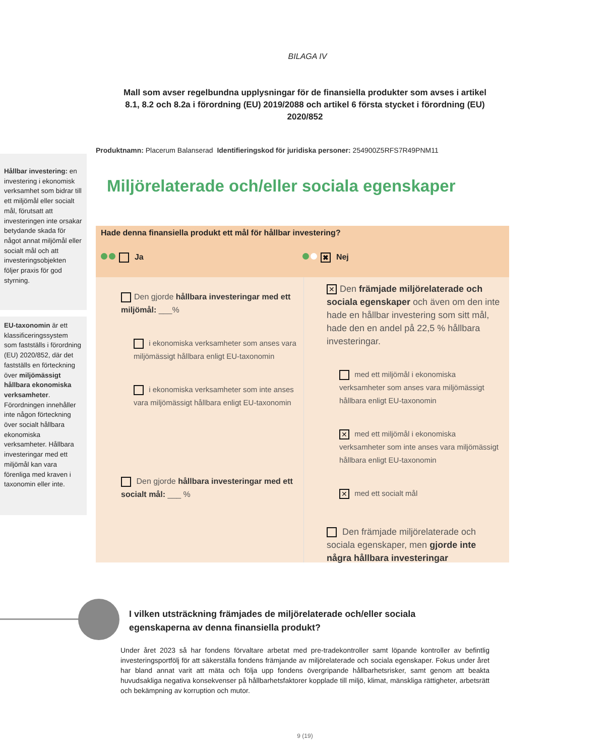BILAGA IV
Mall som avser regelbundna upplysningar för de finansiella produkter som avses i artikel 8.1, 8.2 och 8.2a i förordning (EU) 2019/2088 och artikel 6 första stycket i förordning (EU) 2020/852
Produktnamn: Placerum Balanserad Identifieringskod för juridiska personer: 254900Z5RFS7R49PNM11
Hållbar investering: en investering i ekonomisk verksamhet som bidrar till ett miljömål eller socialt mål, förutsatt att investeringen inte orsakar betydande skada för något annat miljömål eller socialt mål och att investeringsobjekten följer praxis för god styrning.
EU-taxonomin är ett klassificeringssystem som fastställs i förordning (EU) 2020/852, där det fastställs en förteckning över miljömässigt hållbara ekonomiska verksamheter. Förordningen innehåller inte någon förteckning över socialt hållbara ekonomiska verksamheter. Hållbara investeringar med ett miljömål kan vara förenliga med kraven i taxonomin eller inte.
Miljörelaterade och/eller sociala egenskaper
Hade denna finansiella produkt ett mål för hållbar investering?
Ja
✖ Nej
Den gjorde hållbara investeringar med ett miljömål: ___%
i ekonomiska verksamheter som anses vara miljömässigt hållbara enligt EU-taxonomin
i ekonomiska verksamheter som inte anses vara miljömässigt hållbara enligt EU-taxonomin
Den gjorde hållbara investeringar med ett socialt mål: ___ %
✕ Den främjade miljörelaterade och sociala egenskaper och även om den inte hade en hållbar investering som sitt mål, hade den en andel på 22,5 % hållbara investeringar.
med ett miljömål i ekonomiska verksamheter som anses vara miljömässigt hållbara enligt EU-taxonomin
✕ med ett miljömål i ekonomiska verksamheter som inte anses vara miljömässigt hållbara enligt EU-taxonomin
✕ med ett socialt mål
Den främjade miljörelaterade och sociala egenskaper, men gjorde inte några hållbara investeringar
I vilken utsträckning främjades de miljörelaterade och/eller sociala egenskaperna av denna finansiella produkt?
Under året 2023 så har fondens förvaltare arbetat med pre-tradekontroller samt löpande kontroller av befintlig investeringsportfölj för att säkerställa fondens främjande av miljörelaterade och sociala egenskaper. Fokus under året har bland annat varit att mäta och följa upp fondens övergripande hållbarhetsrisker, samt genom att beakta huvudsakliga negativa konsekvenser på hållbarhetsfaktorer kopplade till miljö, klimat, mänskliga rättigheter, arbetsrätt och bekämpning av korruption och mutor.
9 (19)